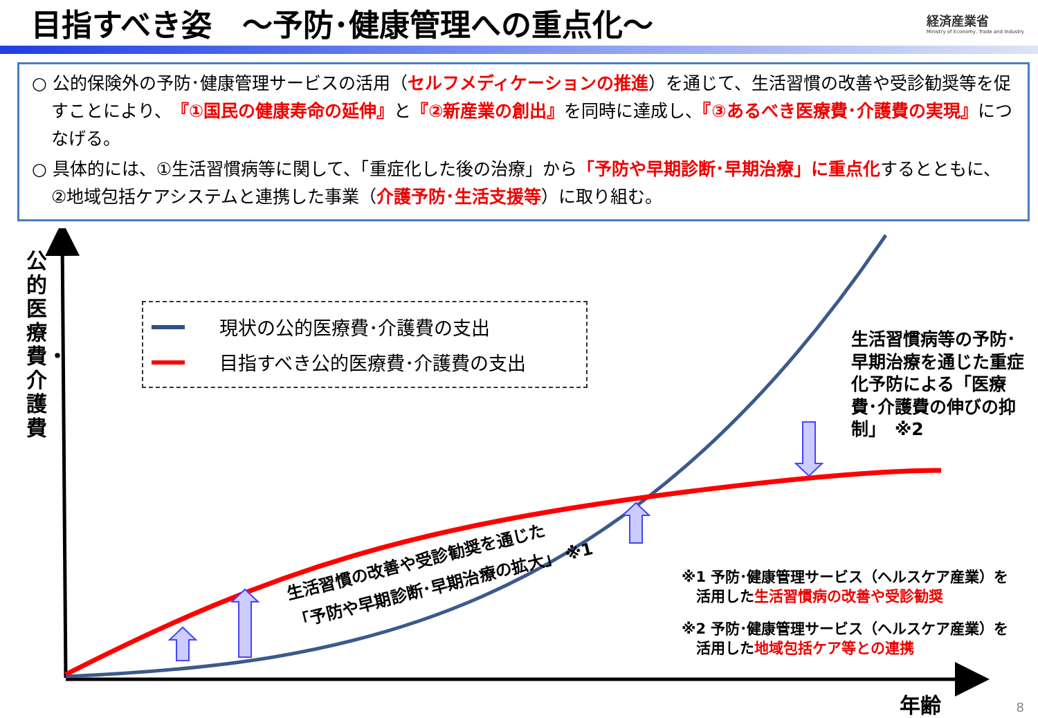目指すべき姿　～予防･健康管理への重点化～
経済産業省
Ministry of Economy, Trade and Industry
○ 公的保険外の予防･健康管理サービスの活用（セルフメディケーションの推進）を通じて、生活習慣の改善や受診勧奨等を促すことにより、『①国民の健康寿命の延伸』と『②新産業の創出』を同時に達成し、『③あるべき医療費･介護費の実現』につなげる。
○ 具体的には、①生活習慣病等に関して、「重症化した後の治療」から「予防や早期診断･早期治療」に重点化するとともに、②地域包括ケアシステムと連携した事業（介護予防･生活支援等）に取り組む。
公的医療費・介護費
現状の公的医療費･介護費の支出
目指すべき公的医療費･介護費の支出
生活習慣病等の予防･早期治療を通じた重症化予防による「医療費･介護費の伸びの抑制」　※2
生活習慣の改善や受診勧奨を通じた
「予防や早期診断･早期治療の拡大」 ※1
※1 予防･健康管理サービス（ヘルスケア産業）を
　活用した生活習慣病の改善や受診勧奨
※2 予防･健康管理サービス（ヘルスケア産業）を
　活用した地域包括ケア等との連携
年齢 8